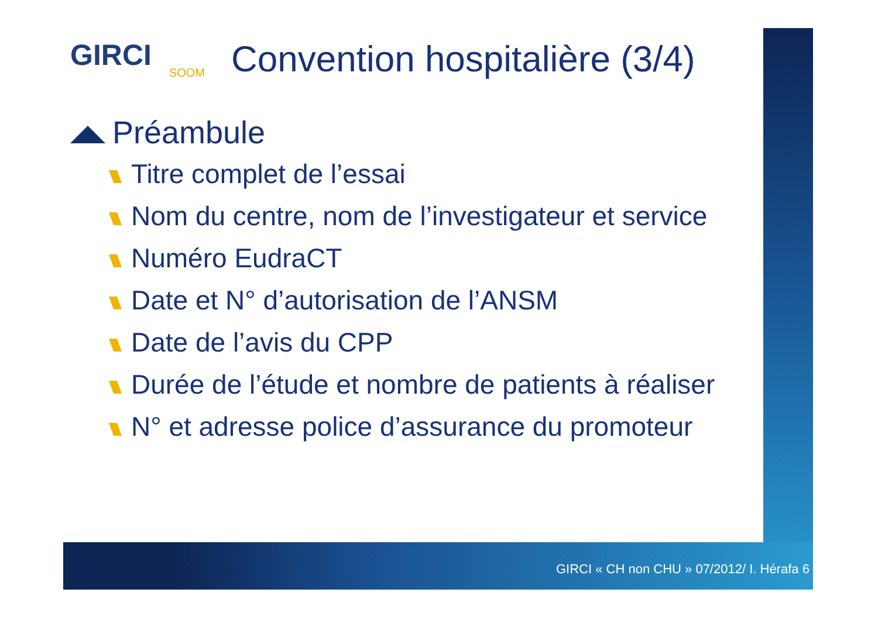GIRCI
SOOM
Convention hospitalière (3/4)
Préambule
Titre complet de l’essai
Nom du centre, nom de l’investigateur et service
Numéro EudraCT
Date et N° d’autorisation de l’ANSM
Date de l’avis du CPP
Durée de l’étude et nombre de patients à réaliser
N° et adresse police d’assurance du promoteur
GIRCI « CH non CHU » 07/2012/ I. Hérafa 6